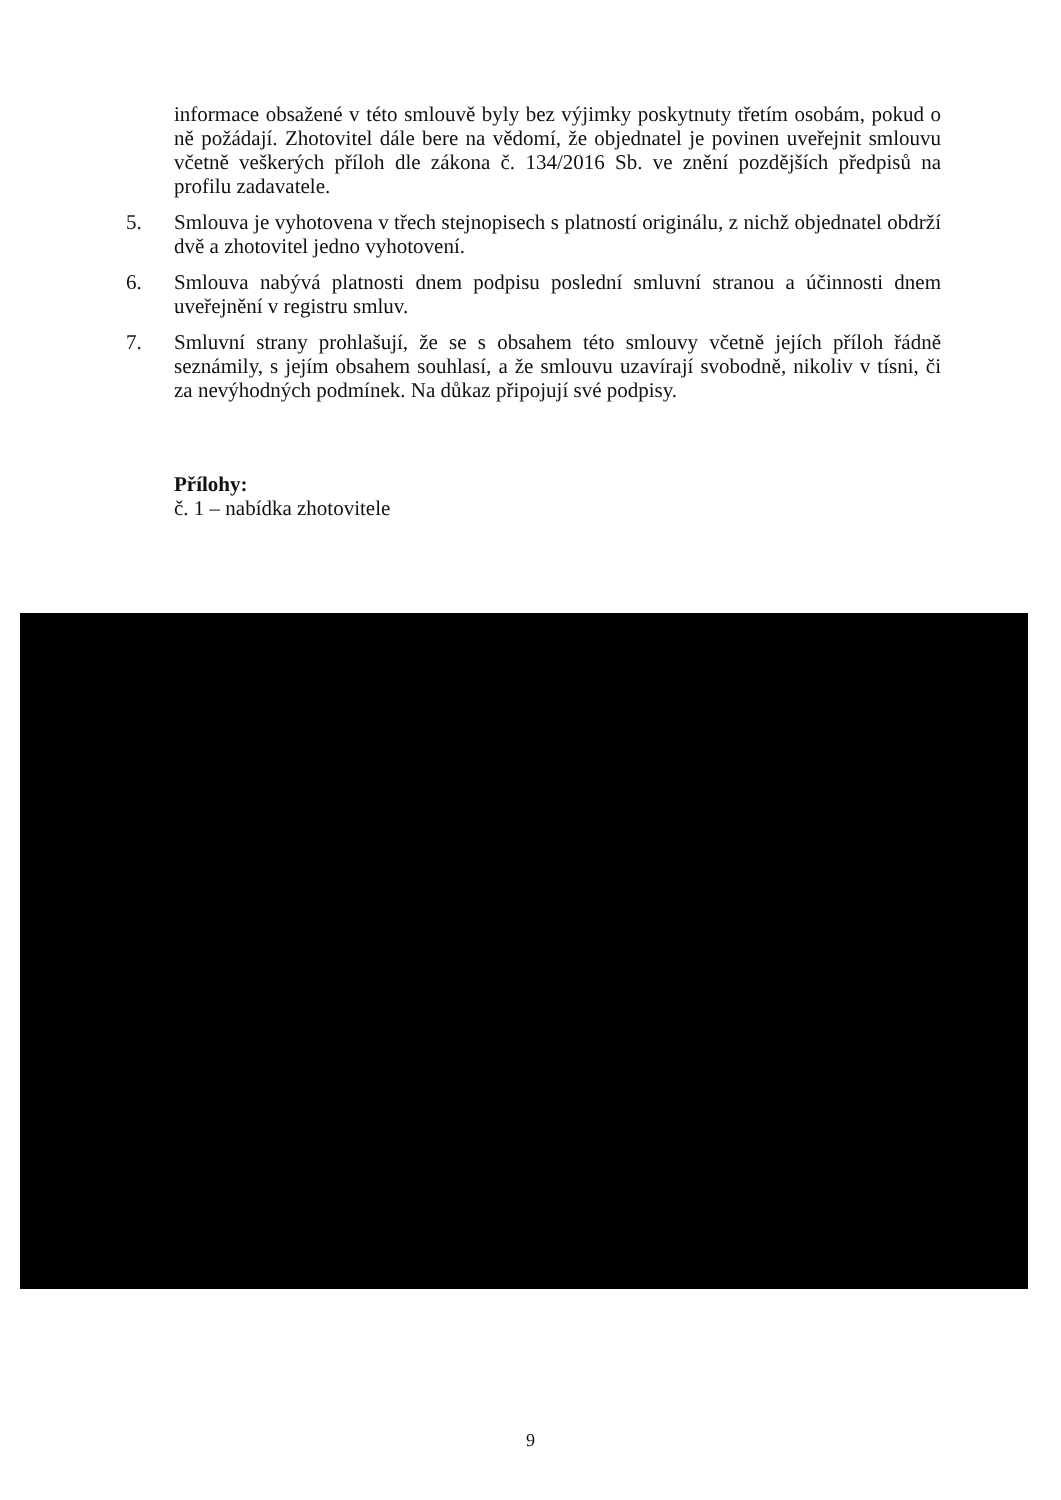informace obsažené v této smlouvě byly bez výjimky poskytnuty třetím osobám, pokud o ně požádají. Zhotovitel dále bere na vědomí, že objednatel je povinen uveřejnit smlouvu včetně veškerých příloh dle zákona č. 134/2016 Sb. ve znění pozdějších předpisů na profilu zadavatele.
5. Smlouva je vyhotovena v třech stejnopisech s platností originálu, z nichž objednatel obdrží dvě a zhotovitel jedno vyhotovení.
6. Smlouva nabývá platnosti dnem podpisu poslední smluvní stranou a účinnosti dnem uveřejnění v registru smluv.
7. Smluvní strany prohlašují, že se s obsahem této smlouvy včetně jejích příloh řádně seznámily, s jejím obsahem souhlasí, a že smlouvu uzavírají svobodně, nikoliv v tísni, či za nevýhodných podmínek. Na důkaz připojují své podpisy.
Přílohy:
č. 1 – nabídka zhotovitele
9